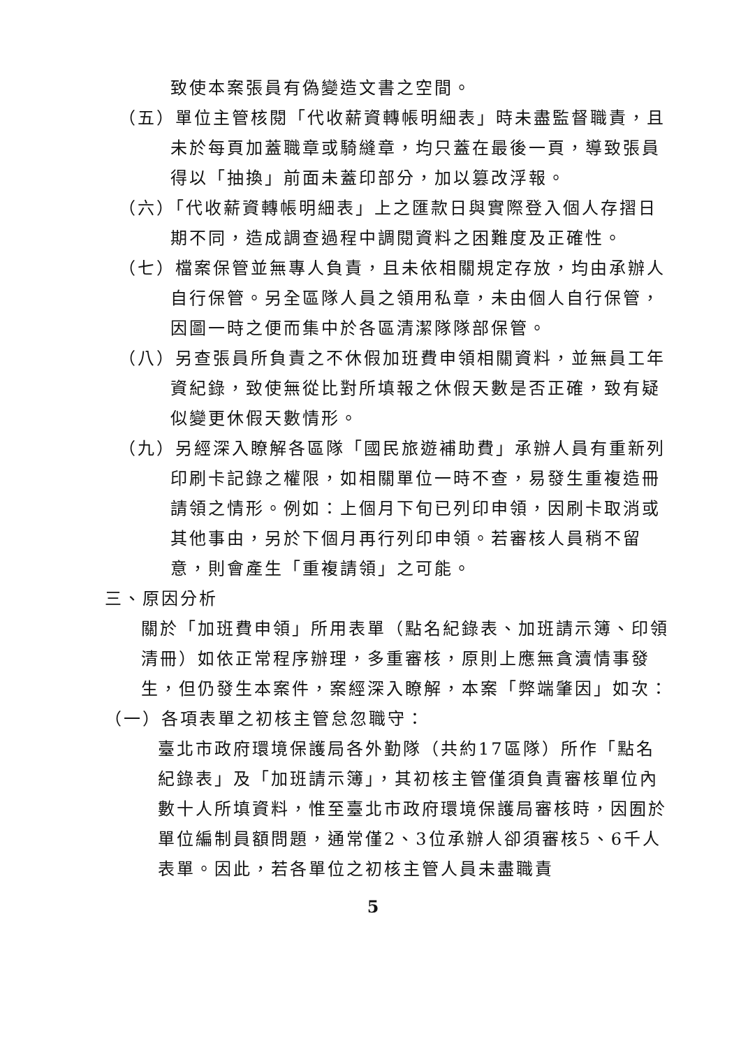致使本案張員有偽變造文書之空間。
（五）單位主管核閱「代收薪資轉帳明細表」時未盡監督職責，且未於每頁加蓋職章或騎縫章，均只蓋在最後一頁，導致張員得以「抽換」前面未蓋印部分，加以篡改浮報。
（六）「代收薪資轉帳明細表」上之匯款日與實際登入個人存摺日期不同，造成調查過程中調閱資料之困難度及正確性。
（七）檔案保管並無專人負責，且未依相關規定存放，均由承辦人自行保管。另全區隊人員之領用私章，未由個人自行保管，因圖一時之便而集中於各區清潔隊隊部保管。
（八）另查張員所負責之不休假加班費申領相關資料，並無員工年資紀錄，致使無從比對所填報之休假天數是否正確，致有疑似變更休假天數情形。
（九）另經深入瞭解各區隊「國民旅遊補助費」承辦人員有重新列印刷卡記錄之權限，如相關單位一時不查，易發生重複造冊請領之情形。例如：上個月下旬已列印申領，因刷卡取消或其他事由，另於下個月再行列印申領。若審核人員稍不留意，則會產生「重複請領」之可能。
三、原因分析
關於「加班費申領」所用表單（點名紀錄表、加班請示簿、印領清冊）如依正常程序辦理，多重審核，原則上應無貪瀆情事發生，但仍發生本案件，案經深入瞭解，本案「弊端肇因」如次：
（一）各項表單之初核主管怠忽職守：
臺北市政府環境保護局各外勤隊（共約17區隊）所作「點名紀錄表」及「加班請示簿」，其初核主管僅須負責審核單位內數十人所填資料，惟至臺北市政府環境保護局審核時，因囿於單位編制員額問題，通常僅2、3位承辦人卻須審核5、6千人表單。因此，若各單位之初核主管人員未盡職責
5